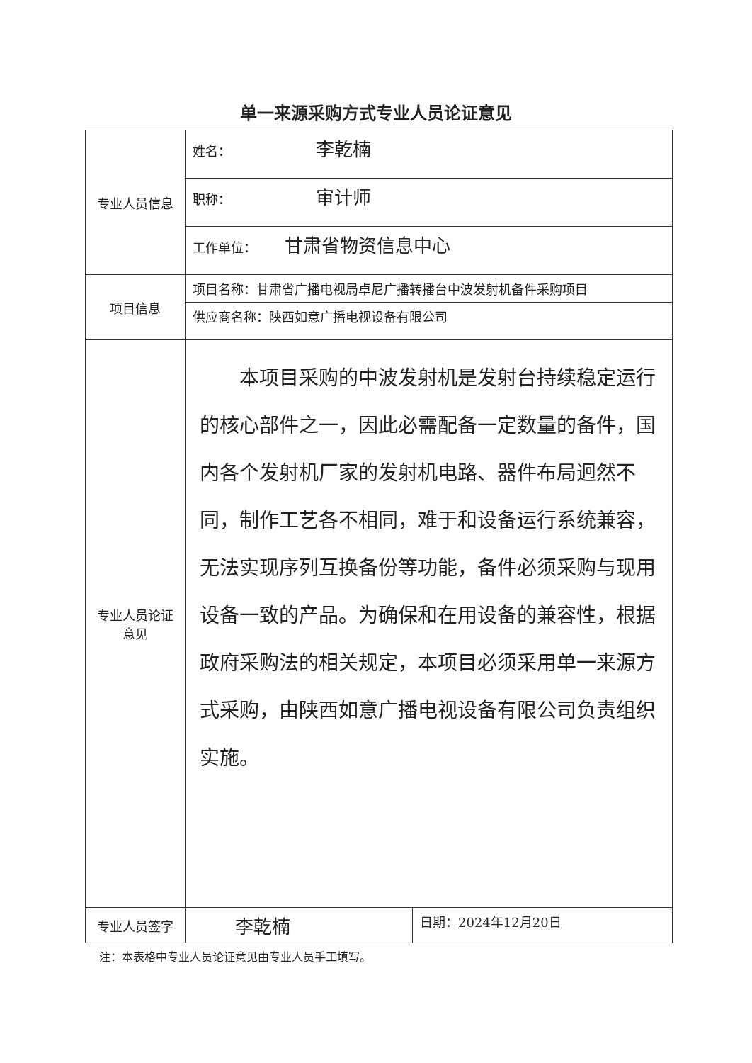单一来源采购方式专业人员论证意见
| 专业人员信息 | 姓名： 李乾楠 | |
| | 职称： 审计师 | |
| | 工作单位： 甘肃省物资信息中心 | |
| 项目信息 | 项目名称：甘肃省广播电视局卓尼广播转播台中波发射机备件采购项目 | |
| | 供应商名称：陕西如意广播电视设备有限公司 | |
| 专业人员论证 意见 | 本项目采购的中波发射机是发射台持续稳定运行的核心部件之一，因此必需配备一定数量的备件，国内各个发射机厂家的发射机电路、器件布局迥然不同，制作工艺各不相同，难于和设备运行系统兼容，无法实现序列互换备份等功能，备件必须采购与现用设备一致的产品。为确保和在用设备的兼容性，根据政府采购法的相关规定，本项目必须采用单一来源方式采购，由陕西如意广播电视设备有限公司负责组织实施。 | |
| 专业人员签字 | 李乾楠 | 日期： 2024年12月20日 |
注：本表格中专业人员论证意见由专业人员手工填写。